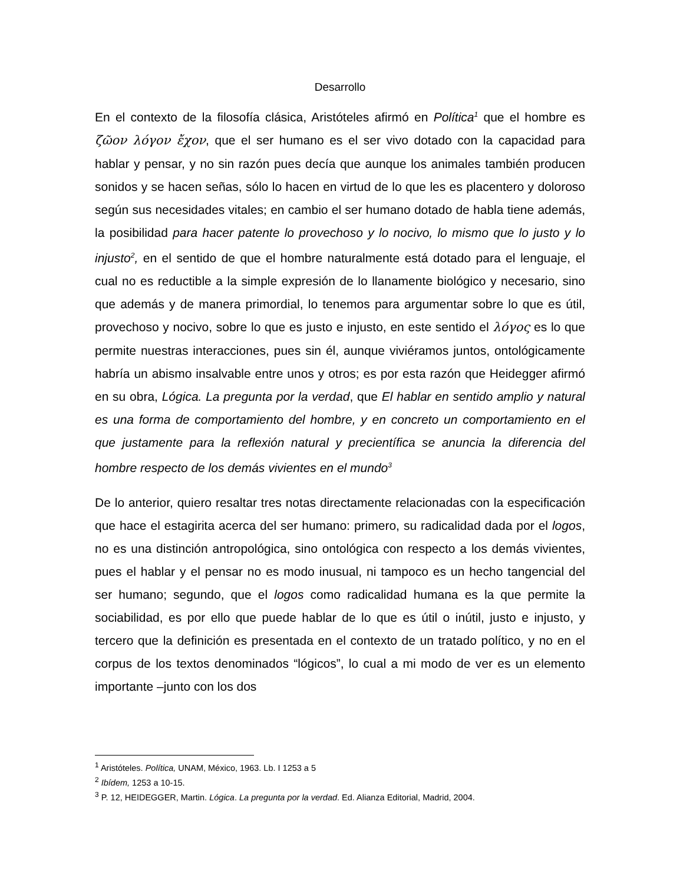Desarrollo
En el contexto de la filosofía clásica, Aristóteles afirmó en Política<sup>1</sup> que el hombre es ζῶον λόγον ἔχον, que el ser humano es el ser vivo dotado con la capacidad para hablar y pensar, y no sin razón pues decía que aunque los animales también producen sonidos y se hacen señas, sólo lo hacen en virtud de lo que les es placentero y doloroso según sus necesidades vitales; en cambio el ser humano dotado de habla tiene además, la posibilidad para hacer patente lo provechoso y lo nocivo, lo mismo que lo justo y lo injusto<sup>2</sup>, en el sentido de que el hombre naturalmente está dotado para el lenguaje, el cual no es reductible a la simple expresión de lo llanamente biológico y necesario, sino que además y de manera primordial, lo tenemos para argumentar sobre lo que es útil, provechoso y nocivo, sobre lo que es justo e injusto, en este sentido el λόγος es lo que permite nuestras interacciones, pues sin él, aunque viviéramos juntos, ontológicamente habría un abismo insalvable entre unos y otros; es por esta razón que Heidegger afirmó en su obra, Lógica. La pregunta por la verdad, que El hablar en sentido amplio y natural es una forma de comportamiento del hombre, y en concreto un comportamiento en el que justamente para la reflexión natural y precientífica se anuncia la diferencia del hombre respecto de los demás vivientes en el mundo<sup>3</sup>
De lo anterior, quiero resaltar tres notas directamente relacionadas con la especificación que hace el estagirita acerca del ser humano: primero, su radicalidad dada por el logos, no es una distinción antropológica, sino ontológica con respecto a los demás vivientes, pues el hablar y el pensar no es modo inusual, ni tampoco es un hecho tangencial del ser humano; segundo, que el logos como radicalidad humana es la que permite la sociabilidad, es por ello que puede hablar de lo que es útil o inútil, justo e injusto, y tercero que la definición es presentada en el contexto de un tratado político, y no en el corpus de los textos denominados “lógicos”, lo cual a mi modo de ver es un elemento importante –junto con los dos
<sup>1</sup> Aristóteles. Política, UNAM, México, 1963. Lb. I 1253 a 5
<sup>2</sup> Ibídem, 1253 a 10-15.
<sup>3</sup> P. 12, HEIDEGGER, Martin. Lógica. La pregunta por la verdad. Ed. Alianza Editorial, Madrid, 2004.